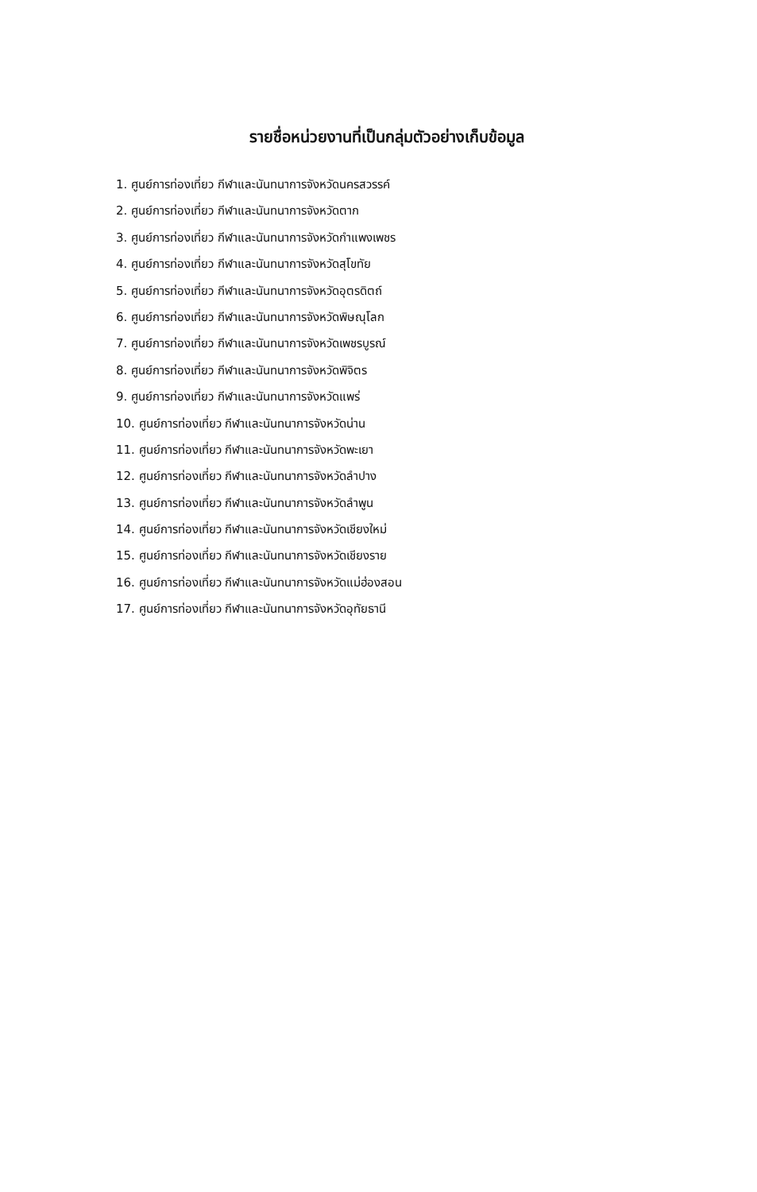รายชื่อหน่วยงานที่เป็นกลุ่มตัวอย่างเก็บข้อมูล
1. ศูนย์การท่องเที่ยว กีฬาและนันทนาการจังหวัดนครสวรรค์
2. ศูนย์การท่องเที่ยว กีฬาและนันทนาการจังหวัดตาก
3. ศูนย์การท่องเที่ยว กีฬาและนันทนาการจังหวัดกำแพงเพชร
4. ศูนย์การท่องเที่ยว กีฬาและนันทนาการจังหวัดสุโขทัย
5. ศูนย์การท่องเที่ยว กีฬาและนันทนาการจังหวัดอุตรดิตถ์
6. ศูนย์การท่องเที่ยว กีฬาและนันทนาการจังหวัดพิษณุโลก
7. ศูนย์การท่องเที่ยว กีฬาและนันทนาการจังหวัดเพชรบูรณ์
8. ศูนย์การท่องเที่ยว กีฬาและนันทนาการจังหวัดพิจิตร
9. ศูนย์การท่องเที่ยว กีฬาและนันทนาการจังหวัดแพร่
10. ศูนย์การท่องเที่ยว กีฬาและนันทนาการจังหวัดน่าน
11. ศูนย์การท่องเที่ยว กีฬาและนันทนาการจังหวัดพะเยา
12. ศูนย์การท่องเที่ยว กีฬาและนันทนาการจังหวัดลำปาง
13. ศูนย์การท่องเที่ยว กีฬาและนันทนาการจังหวัดลำพูน
14. ศูนย์การท่องเที่ยว กีฬาและนันทนาการจังหวัดเชียงใหม่
15. ศูนย์การท่องเที่ยว กีฬาและนันทนาการจังหวัดเชียงราย
16. ศูนย์การท่องเที่ยว กีฬาและนันทนาการจังหวัดแม่ฮ่องสอน
17. ศูนย์การท่องเที่ยว กีฬาและนันทนาการจังหวัดอุทัยธานี